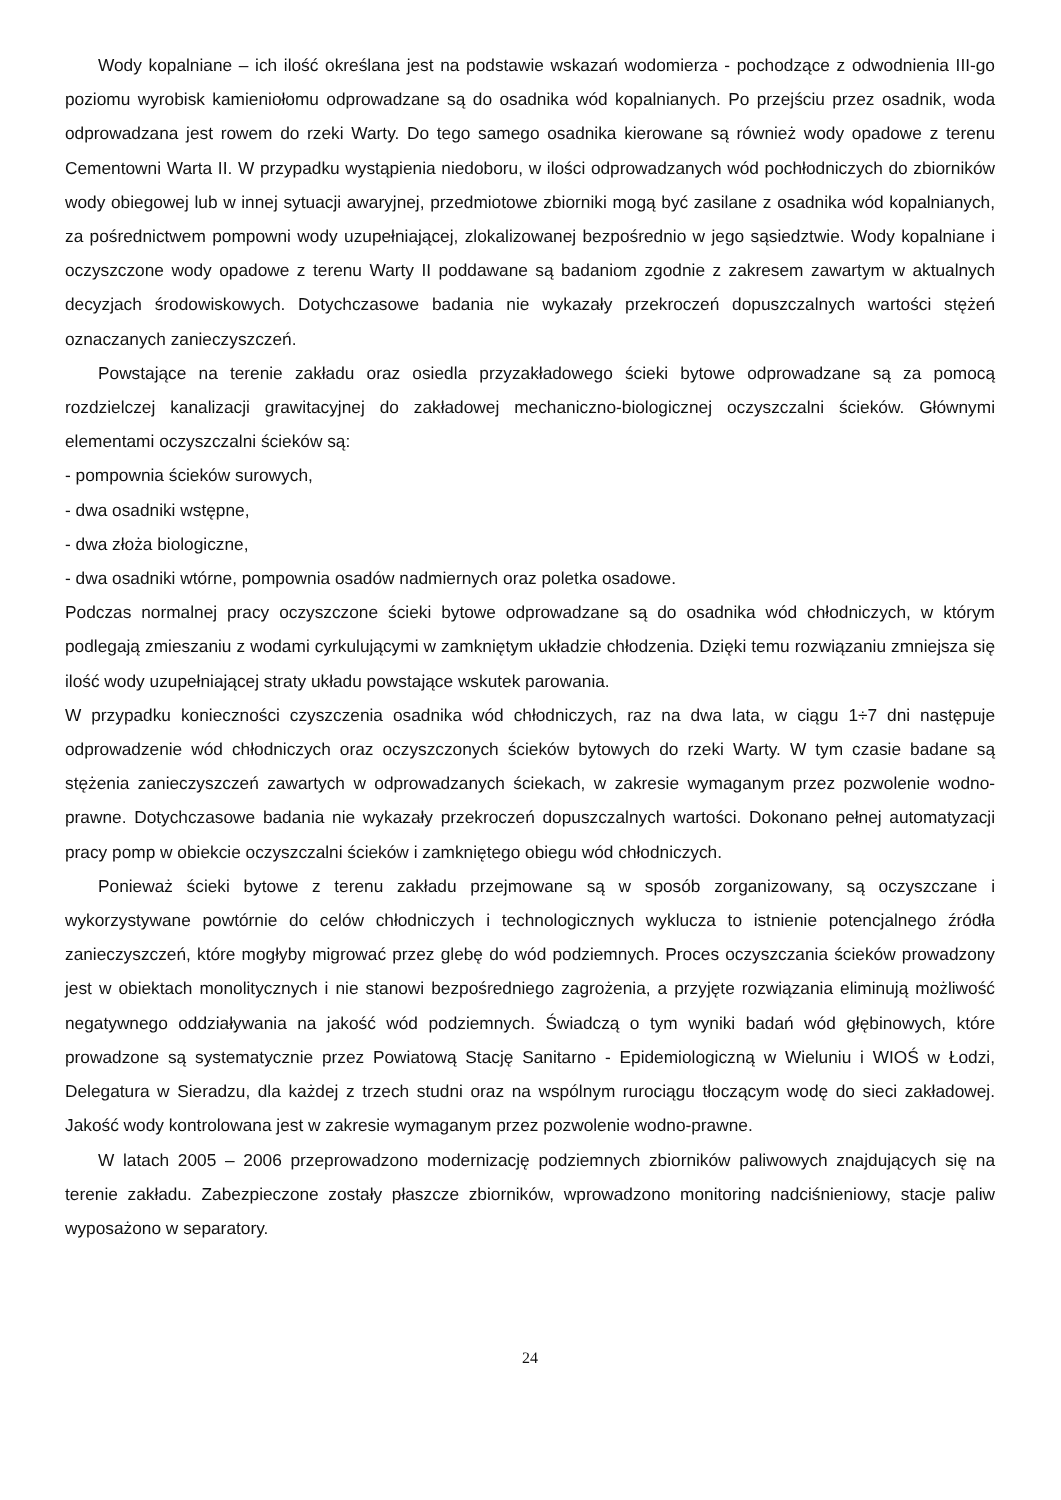Wody kopalniane – ich ilość określana jest na podstawie wskazań wodomierza - pochodzące z odwodnienia III-go poziomu wyrobisk kamieniołomu odprowadzane są do osadnika wód kopalnianych. Po przejściu przez osadnik, woda odprowadzana jest rowem do rzeki Warty. Do tego samego osadnika kierowane są również wody opadowe z terenu Cementowni Warta II. W przypadku wystąpienia niedoboru, w ilości odprowadzanych wód pochłodniczych do zbiorników wody obiegowej lub w innej sytuacji awaryjnej, przedmiotowe zbiorniki mogą być zasilane z osadnika wód kopalnianych, za pośrednictwem pompowni wody uzupełniającej, zlokalizowanej bezpośrednio w jego sąsiedztwie. Wody kopalniane i oczyszczone wody opadowe z terenu Warty II poddawane są badaniom zgodnie z zakresem zawartym w aktualnych decyzjach środowiskowych. Dotychczasowe badania nie wykazały przekroczeń dopuszczalnych wartości stężeń oznaczanych zanieczyszczeń.
Powstające na terenie zakładu oraz osiedla przyzakładowego ścieki bytowe odprowadzane są za pomocą rozdzielczej kanalizacji grawitacyjnej do zakładowej mechaniczno-biologicznej oczyszczalni ścieków. Głównymi elementami oczyszczalni ścieków są:
- pompownia ścieków surowych,
- dwa osadniki wstępne,
- dwa złoża biologiczne,
- dwa osadniki wtórne, pompownia osadów nadmiernych oraz poletka osadowe.
Podczas normalnej pracy oczyszczone ścieki bytowe odprowadzane są do osadnika wód chłodniczych, w którym podlegają zmieszaniu z wodami cyrkulującymi w zamkniętym układzie chłodzenia. Dzięki temu rozwiązaniu zmniejsza się ilość wody uzupełniającej straty układu powstające wskutek parowania.
W przypadku konieczności czyszczenia osadnika wód chłodniczych, raz na dwa lata, w ciągu 1÷7 dni następuje odprowadzenie wód chłodniczych oraz oczyszczonych ścieków bytowych do rzeki Warty. W tym czasie badane są stężenia zanieczyszczeń zawartych w odprowadzanych ściekach, w zakresie wymaganym przez pozwolenie wodno-prawne. Dotychczasowe badania nie wykazały przekroczeń dopuszczalnych wartości. Dokonano pełnej automatyzacji pracy pomp w obiekcie oczyszczalni ścieków i zamkniętego obiegu wód chłodniczych.
Ponieważ ścieki bytowe z terenu zakładu przejmowane są w sposób zorganizowany, są oczyszczane i wykorzystywane powtórnie do celów chłodniczych i technologicznych wyklucza to istnienie potencjalnego źródła zanieczyszczeń, które mogłyby migrować przez glebę do wód podziemnych. Proces oczyszczania ścieków prowadzony jest w obiektach monolitycznych i nie stanowi bezpośredniego zagrożenia, a przyjęte rozwiązania eliminują możliwość negatywnego oddziaływania na jakość wód podziemnych. Świadczą o tym wyniki badań wód głębinowych, które prowadzone są systematycznie przez Powiatową Stację Sanitarno - Epidemiologiczną w Wieluniu i WIOŚ w Łodzi, Delegatura w Sieradzu, dla każdej z trzech studni oraz na wspólnym rurociągu tłoczącym wodę do sieci zakładowej. Jakość wody kontrolowana jest w zakresie wymaganym przez pozwolenie wodno-prawne.
W latach 2005 – 2006 przeprowadzono modernizację podziemnych zbiorników paliwowych znajdujących się na terenie zakładu. Zabezpieczone zostały płaszcze zbiorników, wprowadzono monitoring nadciśnieniowy, stacje paliw wyposażono w separatory.
24